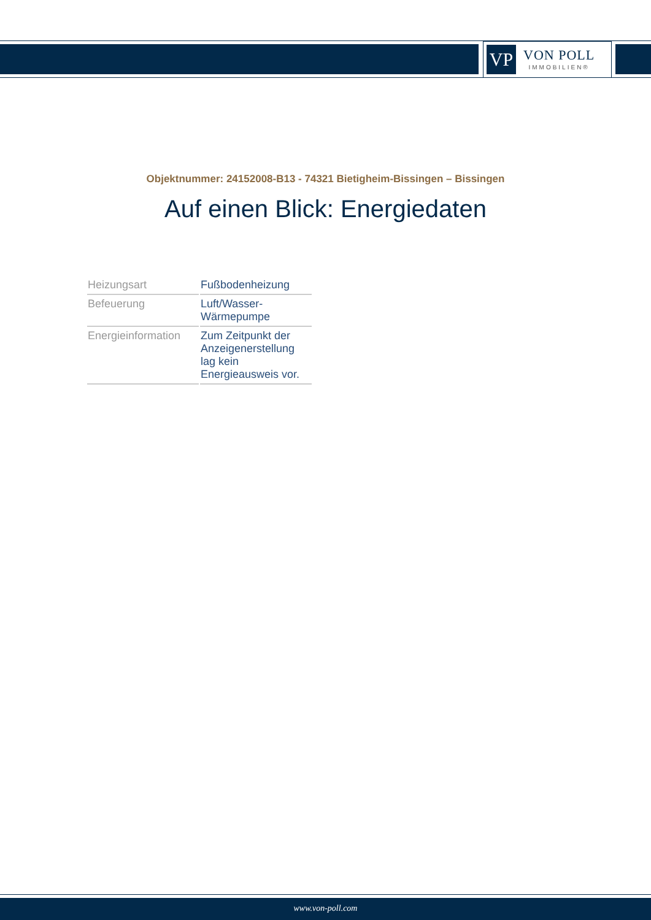VP
VON POLL
IMMOBILIEN®
Objektnummer: 24152008-B13 - 74321 Bietigheim-Bissingen – Bissingen
Auf einen Blick: Energiedaten
| Heizungsart | Fußbodenheizung |
| Befeuerung | Luft/Wasser- Wärmepumpe |
| Energieinformation | Zum Zeitpunkt der Anzeigenerstellung lag kein Energieausweis vor. |
www.von-poll.com